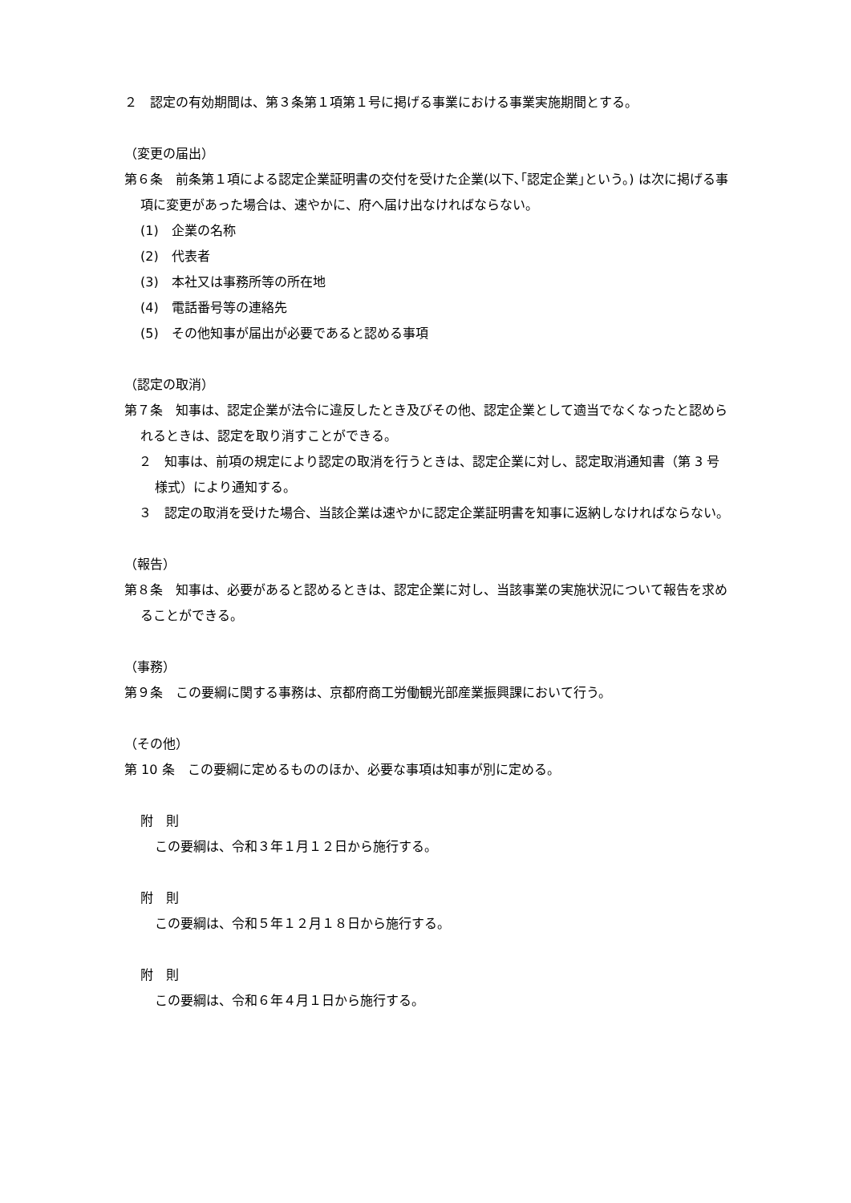２　認定の有効期間は、第３条第１項第１号に掲げる事業における事業実施期間とする。
（変更の届出）
第６条　前条第１項による認定企業証明書の交付を受けた企業(以下､｢認定企業｣という。) は次に掲げる事項に変更があった場合は、速やかに、府へ届け出なければならない。
(1)　企業の名称
(2)　代表者
(3)　本社又は事務所等の所在地
(4)　電話番号等の連絡先
(5)　その他知事が届出が必要であると認める事項
（認定の取消）
第７条　知事は、認定企業が法令に違反したとき及びその他、認定企業として適当でなくなったと認められるときは、認定を取り消すことができる。
２　知事は、前項の規定により認定の取消を行うときは、認定企業に対し、認定取消通知書（第 3 号様式）により通知する。
３　認定の取消を受けた場合、当該企業は速やかに認定企業証明書を知事に返納しなければならない。
（報告）
第８条　知事は、必要があると認めるときは、認定企業に対し、当該事業の実施状況について報告を求めることができる。
（事務）
第９条　この要綱に関する事務は、京都府商工労働観光部産業振興課において行う。
（その他）
第 10 条　この要綱に定めるもののほか、必要な事項は知事が別に定める。
附　則
この要綱は、令和３年１月１２日から施行する。
附　則
この要綱は、令和５年１２月１８日から施行する。
附　則
この要綱は、令和６年４月１日から施行する。